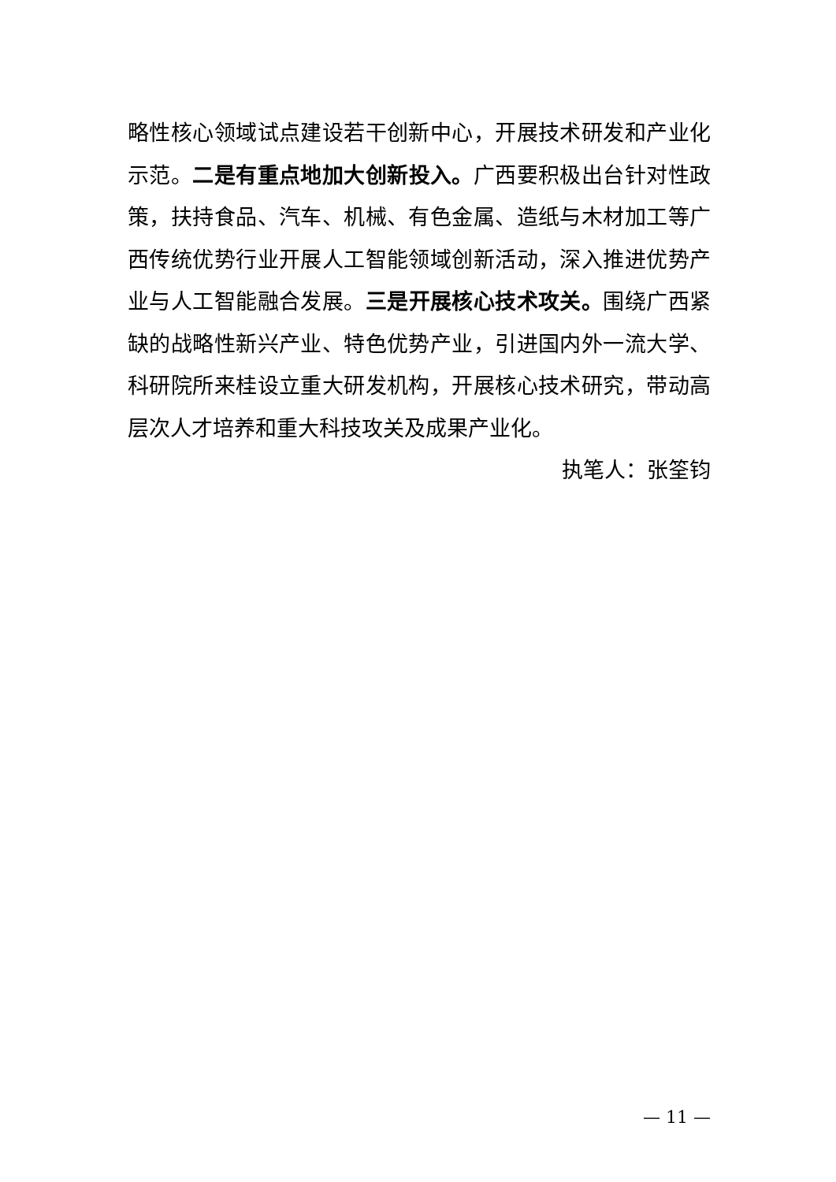略性核心领域试点建设若干创新中心，开展技术研发和产业化示范。二是有重点地加大创新投入。广西要积极出台针对性政策，扶持食品、汽车、机械、有色金属、造纸与木材加工等广西传统优势行业开展人工智能领域创新活动，深入推进优势产业与人工智能融合发展。三是开展核心技术攻关。围绕广西紧缺的战略性新兴产业、特色优势产业，引进国内外一流大学、科研院所来桂设立重大研发机构，开展核心技术研究，带动高层次人才培养和重大科技攻关及成果产业化。
执笔人：张筌钧
— 11 —